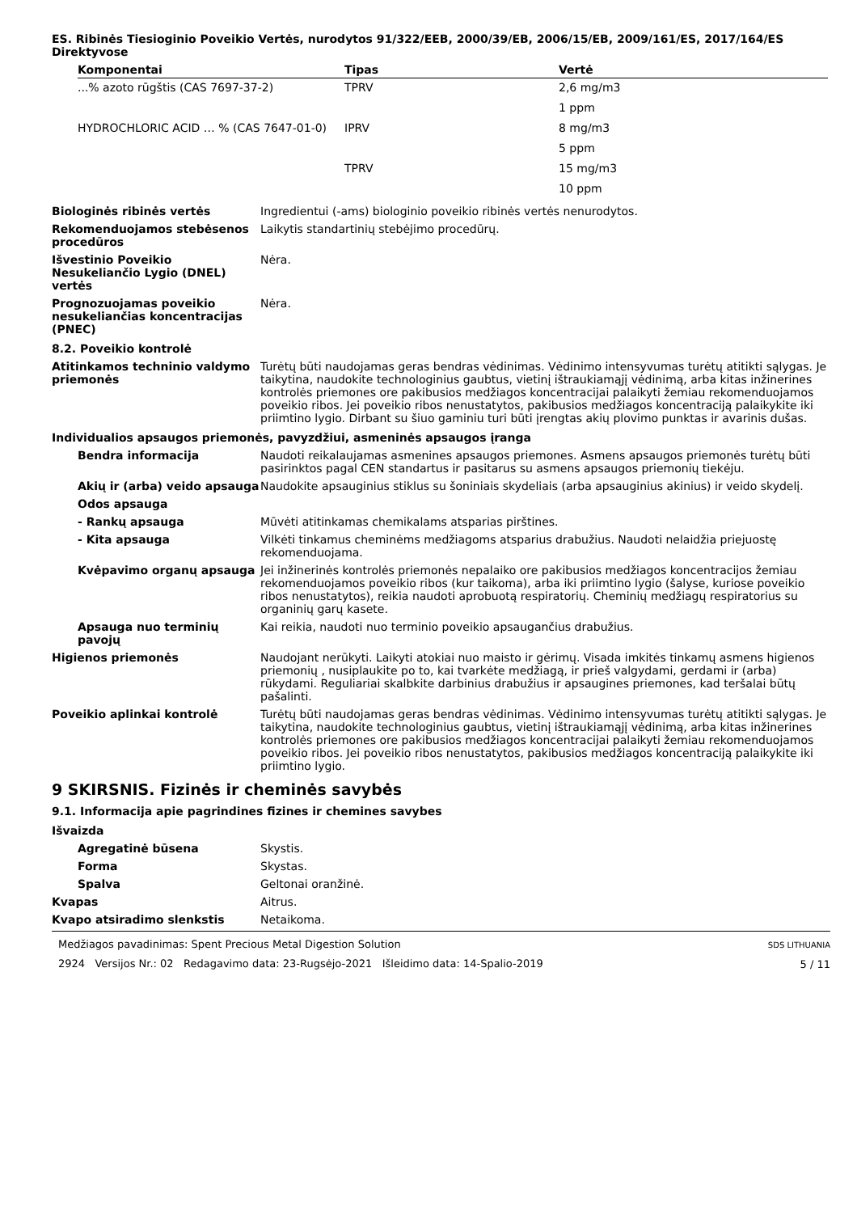ES. Ribinės Tiesioginio Poveikio Vertės, nurodytos 91/322/EEB, 2000/39/EB, 2006/15/EB, 2009/161/ES, 2017/164/ES Direktyvose
| Komponentai | Tipas | Vertė |
| --- | --- | --- |
| ...% azoto rūgštis (CAS 7697-37-2) | TPRV | 2,6 mg/m3 |
| | | 1 ppm |
| HYDROCHLORIC ACID … % (CAS 7647-01-0) | IPRV | 8 mg/m3 |
| | | 5 ppm |
| | TPRV | 15 mg/m3 |
| | | 10 ppm |
Biologinės ribinės vertės Ingredientui (-ams) biologinio poveikio ribinės vertės nenurodytos.
Rekomenduojamos stebėsenos procedūros
Laikytis standartinių stebėjimo procedūrų.
Išvestinio Poveikio Nesukeliančio Lygio (DNEL) vertės
Nėra.
Prognozuojamas poveikio nesukeliančias koncentracijas (PNEC)
Nėra.
8.2. Poveikio kontrolė
Atitinkamos techninio valdymo priemonės
Turėtų būti naudojamas geras bendras vėdinimas. Vėdinimo intensyvumas turėtų atitikti sąlygas. Je taikytina, naudokite technologinius gaubtus, vietinį ištraukiamąjį vėdinimą, arba kitas inžinerines kontrolės priemones ore pakibusios medžiagos koncentracijai palaikyti žemiau rekomenduojamos poveikio ribos. Jei poveikio ribos nenustatytos, pakibusios medžiagos koncentraciją palaikykite iki priimtino lygio. Dirbant su šiuo gaminiu turi būti įrengtas akių plovimo punktas ir avarinis dušas.
Individualios apsaugos priemonės, pavyzdžiui, asmeninės apsaugos įranga
Bendra informacija Naudoti reikalaujamas asmenines apsaugos priemones. Asmens apsaugos priemonės turėtų būti pasirinktos pagal CEN standartus ir pasitarus su asmens apsaugos priemonių tiekėju.
Akių ir (arba) veido apsauga
Naudokite apsauginius stiklus su šoniniais skydeliais (arba apsauginius akinius) ir veido skydelį.
Odos apsauga
- Rankų apsauga Mūvėti atitinkamas chemikalams atsparias pirštines.
- Kita apsauga Vilkėti tinkamus cheminėms medžiagoms atsparius drabužius. Naudoti nelaidžia priejuostę rekomenduojama.
Kvėpavimo organų apsauga Jei inžinerinės kontrolės priemonės nepalaiko ore pakibusios medžiagos koncentracijos žemiau rekomenduojamos poveikio ribos (kur taikoma), arba iki priimtino lygio (šalyse, kuriose poveikio ribos nenustatytos), reikia naudoti aprobuotą respiratorių. Cheminių medžiagų respiratorius su organinių garų kasete.
Apsauga nuo terminių pavojų
Kai reikia, naudoti nuo terminio poveikio apsaugančius drabužius.
Higienos priemonės Naudojant nerūkyti. Laikyti atokiai nuo maisto ir gėrimų. Visada imkitės tinkamų asmens higienos priemonių , nusiplaukite po to, kai tvarkėte medžiagą, ir prieš valgydami, gerdami ir (arba) rūkydami. Reguliariai skalbkite darbinius drabužius ir apsaugines priemones, kad teršalai būtų pašalinti.
Poveikio aplinkai kontrolė Turėtų būti naudojamas geras bendras vėdinimas. Vėdinimo intensyvumas turėtų atitikti sąlygas. Je taikytina, naudokite technologinius gaubtus, vietinį ištraukiamąjį vėdinimą, arba kitas inžinerines kontrolės priemones ore pakibusios medžiagos koncentracijai palaikyti žemiau rekomenduojamos poveikio ribos. Jei poveikio ribos nenustatytos, pakibusios medžiagos koncentraciją palaikykite iki priimtino lygio.
9 SKIRSNIS. Fizinės ir cheminės savybės
9.1. Informacija apie pagrindines fizines ir chemines savybes
Išvaizda
Agregatinė būsena Skystis.
Forma Skystas.
Spalva Geltonai oranžinė.
Kvapas Aitrus.
Kvapo atsiradimo slenkstis Netaikoma.
Medžiagos pavadinimas: Spent Precious Metal Digestion Solution
2924 Versijos Nr.: 02 Redagavimo data: 23-Rugsėjo-2021 Išleidimo data: 14-Spalio-2019
SDS LITHUANIA
5 / 11